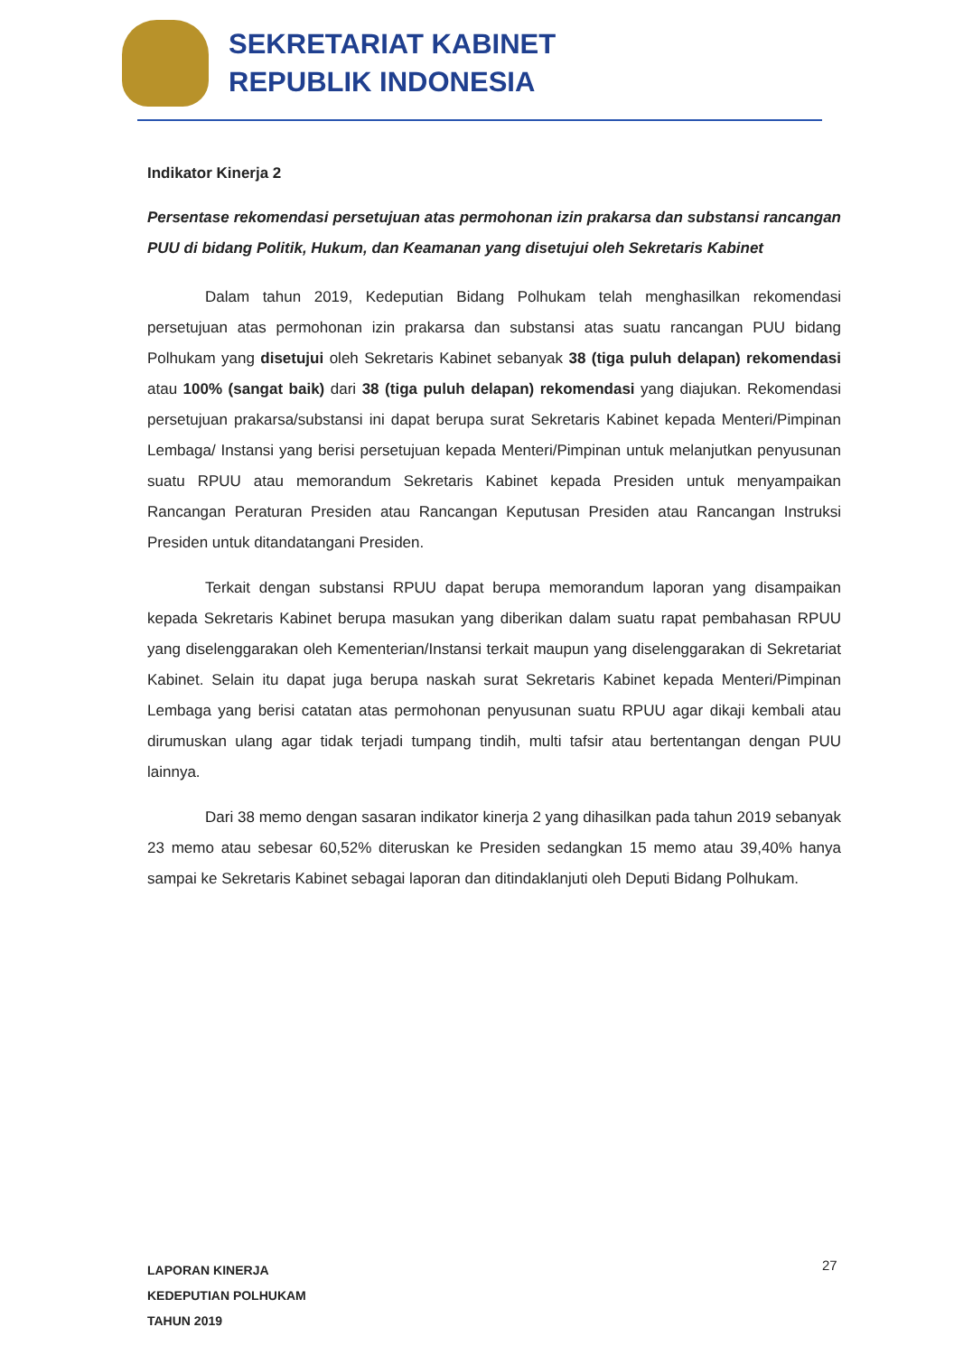SEKRETARIAT KABINET
REPUBLIK INDONESIA
Indikator Kinerja 2
Persentase rekomendasi persetujuan atas permohonan izin prakarsa dan substansi rancangan PUU di bidang Politik, Hukum, dan Keamanan yang disetujui oleh Sekretaris Kabinet
Dalam tahun 2019, Kedeputian Bidang Polhukam telah menghasilkan rekomendasi persetujuan atas permohonan izin prakarsa dan substansi atas suatu rancangan PUU bidang Polhukam yang disetujui oleh Sekretaris Kabinet sebanyak 38 (tiga puluh delapan) rekomendasi atau 100% (sangat baik) dari 38 (tiga puluh delapan) rekomendasi yang diajukan. Rekomendasi persetujuan prakarsa/substansi ini dapat berupa surat Sekretaris Kabinet kepada Menteri/Pimpinan Lembaga/ Instansi yang berisi persetujuan kepada Menteri/Pimpinan untuk melanjutkan penyusunan suatu RPUU atau memorandum Sekretaris Kabinet kepada Presiden untuk menyampaikan Rancangan Peraturan Presiden atau Rancangan Keputusan Presiden atau Rancangan Instruksi Presiden untuk ditandatangani Presiden.
Terkait dengan substansi RPUU dapat berupa memorandum laporan yang disampaikan kepada Sekretaris Kabinet berupa masukan yang diberikan dalam suatu rapat pembahasan RPUU yang diselenggarakan oleh Kementerian/Instansi terkait maupun yang diselenggarakan di Sekretariat Kabinet. Selain itu dapat juga berupa naskah surat Sekretaris Kabinet kepada Menteri/Pimpinan Lembaga yang berisi catatan atas permohonan penyusunan suatu RPUU agar dikaji kembali atau dirumuskan ulang agar tidak terjadi tumpang tindih, multi tafsir atau bertentangan dengan PUU lainnya.
Dari 38 memo dengan sasaran indikator kinerja 2 yang dihasilkan pada tahun 2019 sebanyak 23 memo atau sebesar 60,52% diteruskan ke Presiden sedangkan 15 memo atau 39,40% hanya sampai ke Sekretaris Kabinet sebagai laporan dan ditindaklanjuti oleh Deputi Bidang Polhukam.
LAPORAN KINERJA
KEDEPUTIAN POLHUKAM
TAHUN 2019
27